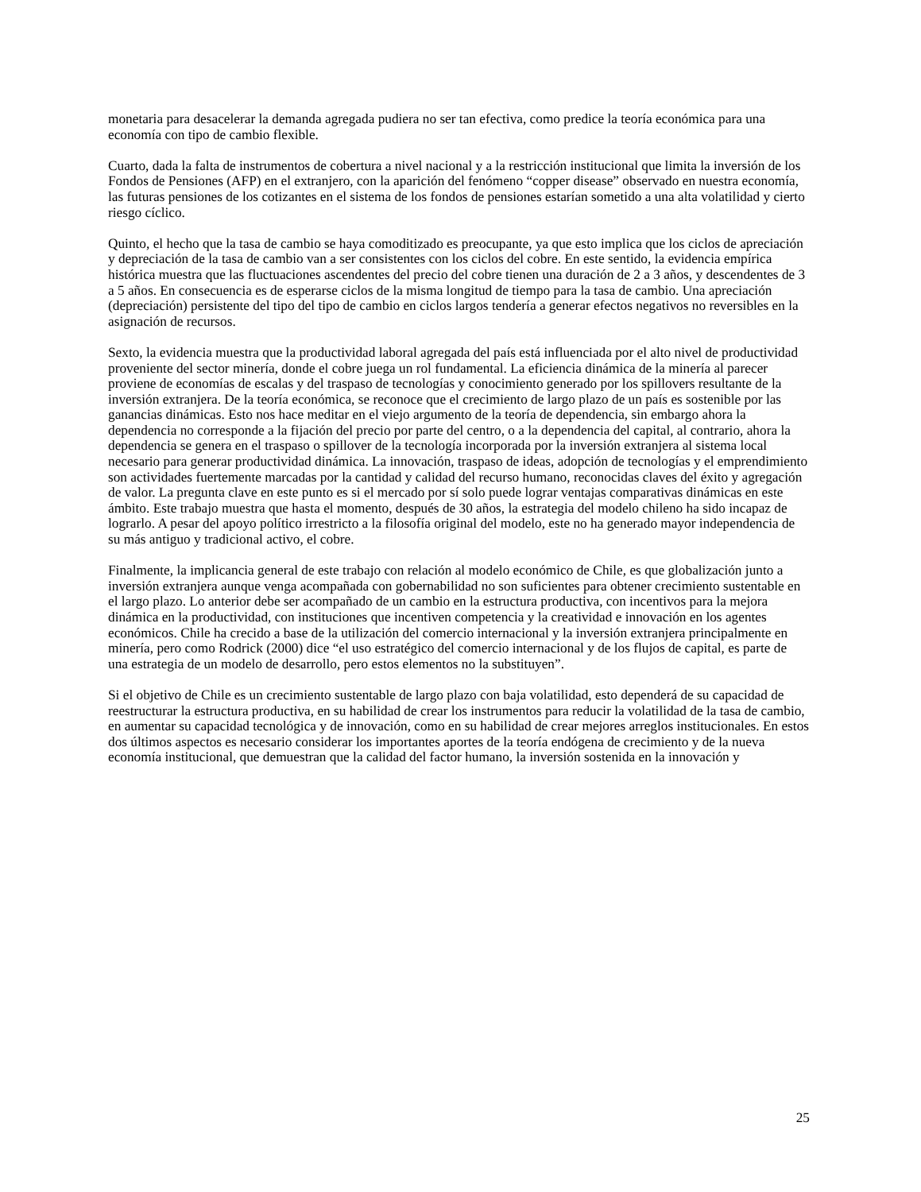monetaria para desacelerar la demanda agregada pudiera no ser tan efectiva, como predice la teoría económica para una economía con tipo de cambio flexible.
Cuarto, dada la falta de instrumentos de cobertura a nivel nacional y a la restricción institucional que limita la inversión de los Fondos de Pensiones (AFP) en el extranjero, con la aparición del fenómeno “copper disease” observado en nuestra economía, las futuras pensiones de los cotizantes en el sistema de los fondos de pensiones estarían sometido a una alta volatilidad y cierto riesgo cíclico.
Quinto, el hecho que la tasa de cambio se haya comoditizado es preocupante, ya que esto implica que los ciclos de apreciación y depreciación de la tasa de cambio van a ser consistentes con los ciclos del cobre. En este sentido, la evidencia empírica histórica muestra que las fluctuaciones ascendentes del precio del cobre tienen una duración de 2 a 3 años, y descendentes de 3 a 5 años. En consecuencia es de esperarse ciclos de la misma longitud de tiempo para la tasa de cambio. Una apreciación (depreciación) persistente del tipo del tipo de cambio en ciclos largos tendería a generar efectos negativos no reversibles en la asignación de recursos.
Sexto, la evidencia muestra que la productividad laboral agregada del país está influenciada por el alto nivel de productividad proveniente del sector minería, donde el cobre juega un rol fundamental. La eficiencia dinámica de la minería al parecer proviene de economías de escalas y del traspaso de tecnologías y conocimiento generado por los spillovers resultante de la inversión extranjera. De la teoría económica, se reconoce que el crecimiento de largo plazo de un país es sostenible por las ganancias dinámicas. Esto nos hace meditar en el viejo argumento de la teoría de dependencia, sin embargo ahora la dependencia no corresponde a la fijación del precio por parte del centro, o a la dependencia del capital, al contrario, ahora la dependencia se genera en el traspaso o spillover de la tecnología incorporada por la inversión extranjera al sistema local necesario para generar productividad dinámica. La innovación, traspaso de ideas, adopción de tecnologías y el emprendimiento son actividades fuertemente marcadas por la cantidad y calidad del recurso humano, reconocidas claves del éxito y agregación de valor. La pregunta clave en este punto es si el mercado por sí solo puede lograr ventajas comparativas dinámicas en este ámbito. Este trabajo muestra que hasta el momento, después de 30 años, la estrategia del modelo chileno ha sido incapaz de lograrlo. A pesar del apoyo político irrestricto a la filosofía original del modelo, este no ha generado mayor independencia de su más antiguo y tradicional activo, el cobre.
Finalmente, la implicancia general de este trabajo con relación al modelo económico de Chile, es que globalización junto a inversión extranjera aunque venga acompañada con gobernabilidad no son suficientes para obtener crecimiento sustentable en el largo plazo. Lo anterior debe ser acompañado de un cambio en la estructura productiva, con incentivos para la mejora dinámica en la productividad, con instituciones que incentiven competencia y la creatividad e innovación en los agentes económicos. Chile ha crecido a base de la utilización del comercio internacional y la inversión extranjera principalmente en minería, pero como Rodrick (2000) dice “el uso estratégico del comercio internacional y de los flujos de capital, es parte de una estrategia de un modelo de desarrollo, pero estos elementos no la substituyen”.
Si el objetivo de Chile es un crecimiento sustentable de largo plazo con baja volatilidad, esto dependerá de su capacidad de reestructurar la estructura productiva, en su habilidad de crear los instrumentos para reducir la volatilidad de la tasa de cambio, en aumentar su capacidad tecnológica y de innovación, como en su habilidad de crear mejores arreglos institucionales. En estos dos últimos aspectos es necesario considerar los importantes aportes de la teoría endógena de crecimiento y de la nueva economía institucional, que demuestran que la calidad del factor humano, la inversión sostenida en la innovación y
25